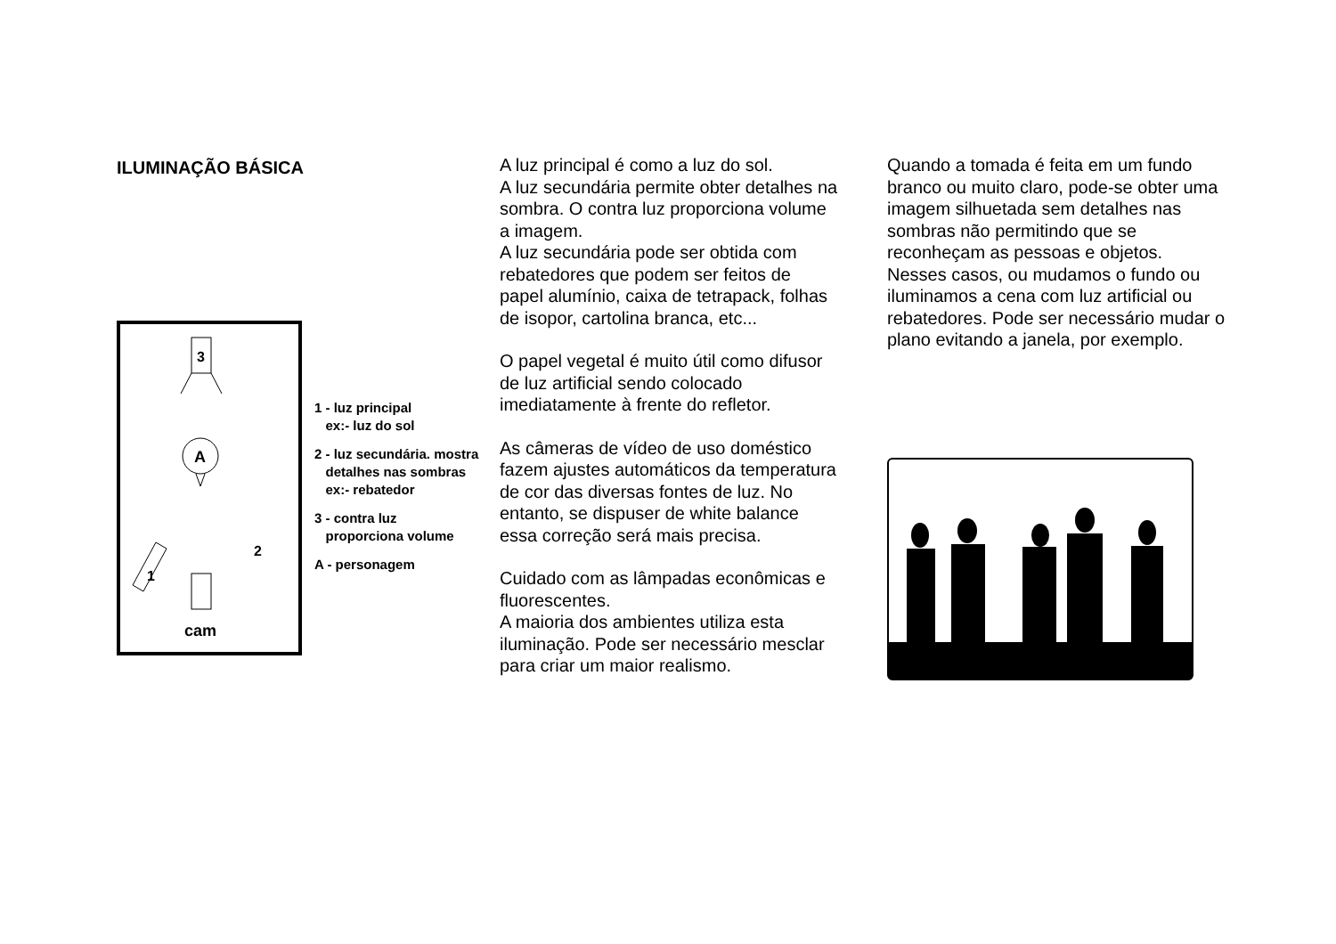ILUMINAÇÃO BÁSICA
3
A
cam
1
2
1 - luz principal
ex:- luz do sol
2 - luz secundária. mostra
detalhes nas sombras
ex:- rebatedor
3 - contra luz
proporciona volume
A - personagem
A luz principal é como a luz do sol.
A luz secundária permite obter detalhes na sombra. O contra luz proporciona volume a imagem.
A luz secundária pode ser obtida com rebatedores que podem ser feitos de papel alumínio, caixa de tetrapack, folhas de isopor, cartolina branca, etc...
O papel vegetal é muito útil como difusor de luz artificial sendo colocado imediatamente à frente do refletor.
As câmeras de vídeo de uso doméstico fazem ajustes automáticos da temperatura de cor das diversas fontes de luz. No entanto, se dispuser de white balance essa correção será mais precisa.
Cuidado com as lâmpadas econômicas e fluorescentes.
A maioria dos ambientes utiliza esta iluminação. Pode ser necessário mesclar para criar um maior realismo.
Quando a tomada é feita em um fundo branco ou muito claro, pode-se obter uma imagem silhuetada sem detalhes nas sombras não permitindo que se reconheçam as pessoas e objetos. Nesses casos, ou mudamos o fundo ou iluminamos a cena com luz artificial ou rebatedores. Pode ser necessário mudar o plano evitando a janela, por exemplo.